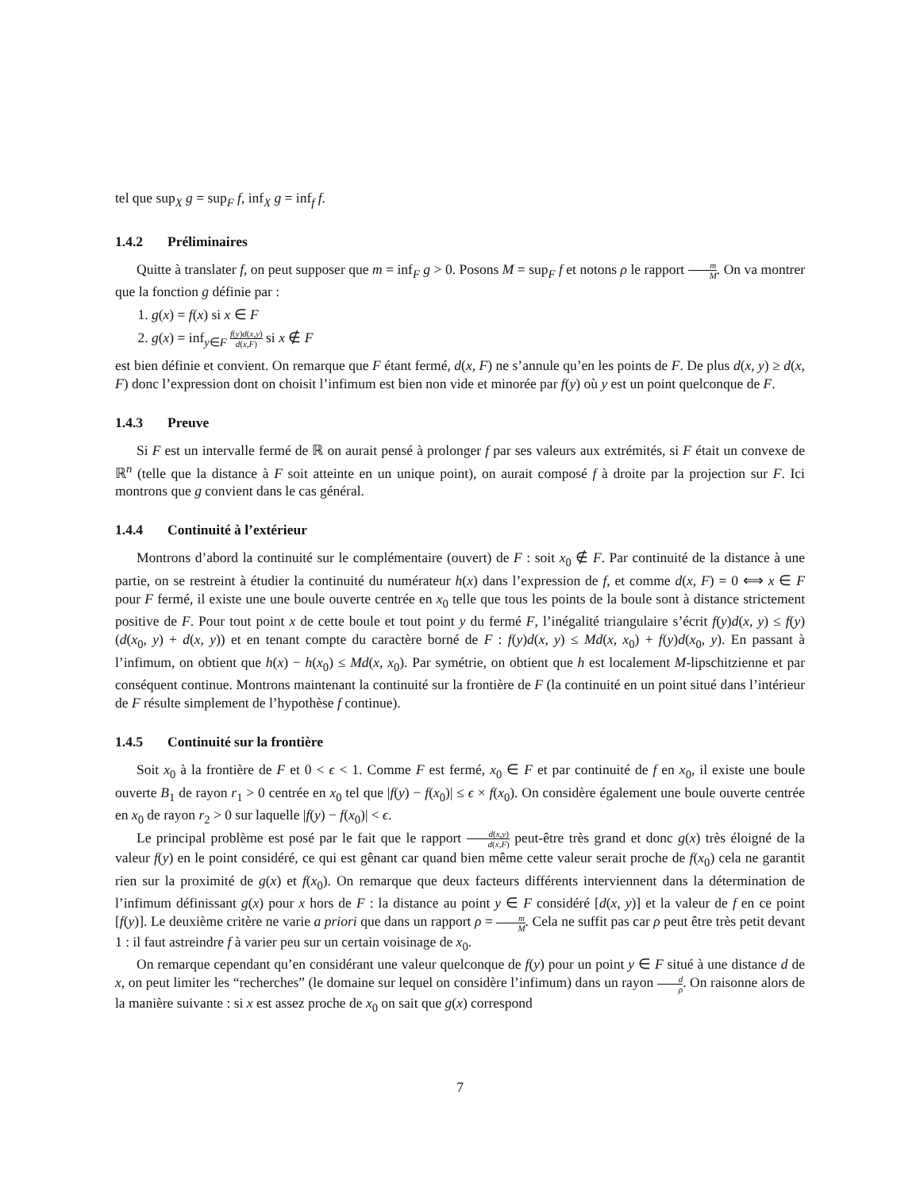tel que sup<sub>X</sub> g = sup<sub>F</sub> f, inf<sub>X</sub> g = inf<sub>f</sub> f.
1.4.2 Préliminaires
Quitte à translater f, on peut supposer que m = inf<sub>F</sub> g > 0. Posons M = sup<sub>F</sub> f et notons ρ le rapport m M. On va montrer que la fonction g définie par :
1. g(x) = f(x) si x ∈ F
2. g(x) = inf<sub>y∈F</sub> f(y)d(x,y) d(x,F) si x ∉ F
est bien définie et convient. On remarque que F étant fermé, d(x, F) ne s’annule qu’en les points de F. De plus d(x, y) ≥ d(x, F) donc l’expression dont on choisit l’infimum est bien non vide et minorée par f(y) où y est un point quelconque de F.
1.4.3 Preuve
Si F est un intervalle fermé de ℝ on aurait pensé à prolonger f par ses valeurs aux extrémités, si F était un convexe de ℝ<sup>n</sup> (telle que la distance à F soit atteinte en un unique point), on aurait composé f à droite par la projection sur F. Ici montrons que g convient dans le cas général.
1.4.4 Continuité à l’extérieur
Montrons d’abord la continuité sur le complémentaire (ouvert) de F : soit x<sub>0</sub> ∉ F. Par continuité de la distance à une partie, on se restreint à étudier la continuité du numérateur h(x) dans l’expression de f, et comme d(x, F) = 0 ⟺ x ∈ F pour F fermé, il existe une une boule ouverte centrée en x<sub>0</sub> telle que tous les points de la boule sont à distance strictement positive de F. Pour tout point x de cette boule et tout point y du fermé F, l’inégalité triangulaire s’écrit f(y)d(x, y) ≤ f(y)(d(x<sub>0</sub>, y) + d(x, y)) et en tenant compte du caractère borné de F : f(y)d(x, y) ≤ Md(x, x<sub>0</sub>) + f(y)d(x<sub>0</sub>, y). En passant à l’infimum, on obtient que h(x) − h(x<sub>0</sub>) ≤ Md(x, x<sub>0</sub>). Par symétrie, on obtient que h est localement M-lipschitzienne et par conséquent continue. Montrons maintenant la continuité sur la frontière de F (la continuité en un point situé dans l’intérieur de F résulte simplement de l’hypothèse f continue).
1.4.5 Continuité sur la frontière
Soit x<sub>0</sub> à la frontière de F et 0 < ϵ < 1. Comme F est fermé, x<sub>0</sub> ∈ F et par continuité de f en x<sub>0</sub>, il existe une boule ouverte B<sub>1</sub> de rayon r<sub>1</sub> > 0 centrée en x<sub>0</sub> tel que |f(y) − f(x<sub>0</sub>)| ≤ ϵ × f(x<sub>0</sub>). On considère également une boule ouverte centrée en x<sub>0</sub> de rayon r<sub>2</sub> > 0 sur laquelle |f(y) − f(x<sub>0</sub>)| < ϵ.
Le principal problème est posé par le fait que le rapport d(x,y) d(x,F) peut-être très grand et donc g(x) très éloigné de la valeur f(y) en le point considéré, ce qui est gênant car quand bien même cette valeur serait proche de f(x<sub>0</sub>) cela ne garantit rien sur la proximité de g(x) et f(x<sub>0</sub>). On remarque que deux facteurs différents interviennent dans la détermination de l’infimum définissant g(x) pour x hors de F : la distance au point y ∈ F considéré [d(x, y)] et la valeur de f en ce point [f(y)]. Le deuxième critère ne varie a priori que dans un rapport ρ = m M. Cela ne suffit pas car ρ peut être très petit devant 1 : il faut astreindre f à varier peu sur un certain voisinage de x<sub>0</sub>.
On remarque cependant qu’en considérant une valeur quelconque de f(y) pour un point y ∈ F situé à une distance d de x, on peut limiter les “recherches” (le domaine sur lequel on considère l’infimum) dans un rayon d ρ. On raisonne alors de la manière suivante : si x est assez proche de x<sub>0</sub> on sait que g(x) correspond
7